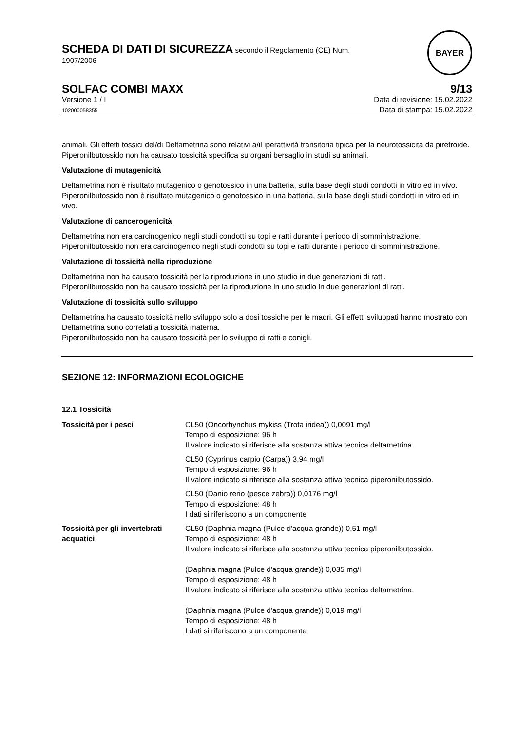SCHEDA DI DATI DI SICUREZZA secondo il Regolamento (CE) Num.
1907/2006
BAYER
SOLFAC COMBI MAXX 9/13
Versione 1 / I
102000058355
Data di revisione: 15.02.2022
Data di stampa: 15.02.2022
animali. Gli effetti tossici del/di Deltametrina sono relativi a/il iperattività transitoria tipica per la neurotossicità da piretroide.
Piperonilbutossido non ha causato tossicità specifica su organi bersaglio in studi su animali.
Valutazione di mutagenicità
Deltametrina non è risultato mutagenico o genotossico in una batteria, sulla base degli studi condotti in vitro ed in vivo.
Piperonilbutossido non è risultato mutagenico o genotossico in una batteria, sulla base degli studi condotti in vitro ed in vivo.
Valutazione di cancerogenicità
Deltametrina non era carcinogenico negli studi condotti su topi e ratti durante i periodo di somministrazione.
Piperonilbutossido non era carcinogenico negli studi condotti su topi e ratti durante i periodo di somministrazione.
Valutazione di tossicità nella riproduzione
Deltametrina non ha causato tossicità per la riproduzione in uno studio in due generazioni di ratti.
Piperonilbutossido non ha causato tossicità per la riproduzione in uno studio in due generazioni di ratti.
Valutazione di tossicità sullo sviluppo
Deltametrina ha causato tossicità nello sviluppo solo a dosi tossiche per le madri. Gli effetti sviluppati hanno mostrato con Deltametrina sono correlati a tossicità materna.
Piperonilbutossido non ha causato tossicità per lo sviluppo di ratti e conigli.
SEZIONE 12: INFORMAZIONI ECOLOGICHE
12.1 Tossicità
| Tossicità per i pesci | CL50 (Oncorhynchus mykiss (Trota iridea)) 0,0091 mg/l Tempo di esposizione: 96 h Il valore indicato si riferisce alla sostanza attiva tecnica deltametrina. |
| | CL50 (Cyprinus carpio (Carpa)) 3,94 mg/l Tempo di esposizione: 96 h Il valore indicato si riferisce alla sostanza attiva tecnica piperonilbutossido. |
| | CL50 (Danio rerio (pesce zebra)) 0,0176 mg/l Tempo di esposizione: 48 h I dati si riferiscono a un componente |
| Tossicità per gli invertebrati acquatici | CL50 (Daphnia magna (Pulce d'acqua grande)) 0,51 mg/l Tempo di esposizione: 48 h Il valore indicato si riferisce alla sostanza attiva tecnica piperonilbutossido. (Daphnia magna (Pulce d'acqua grande)) 0,035 mg/l Tempo di esposizione: 48 h Il valore indicato si riferisce alla sostanza attiva tecnica deltametrina. (Daphnia magna (Pulce d'acqua grande)) 0,019 mg/l Tempo di esposizione: 48 h I dati si riferiscono a un componente |